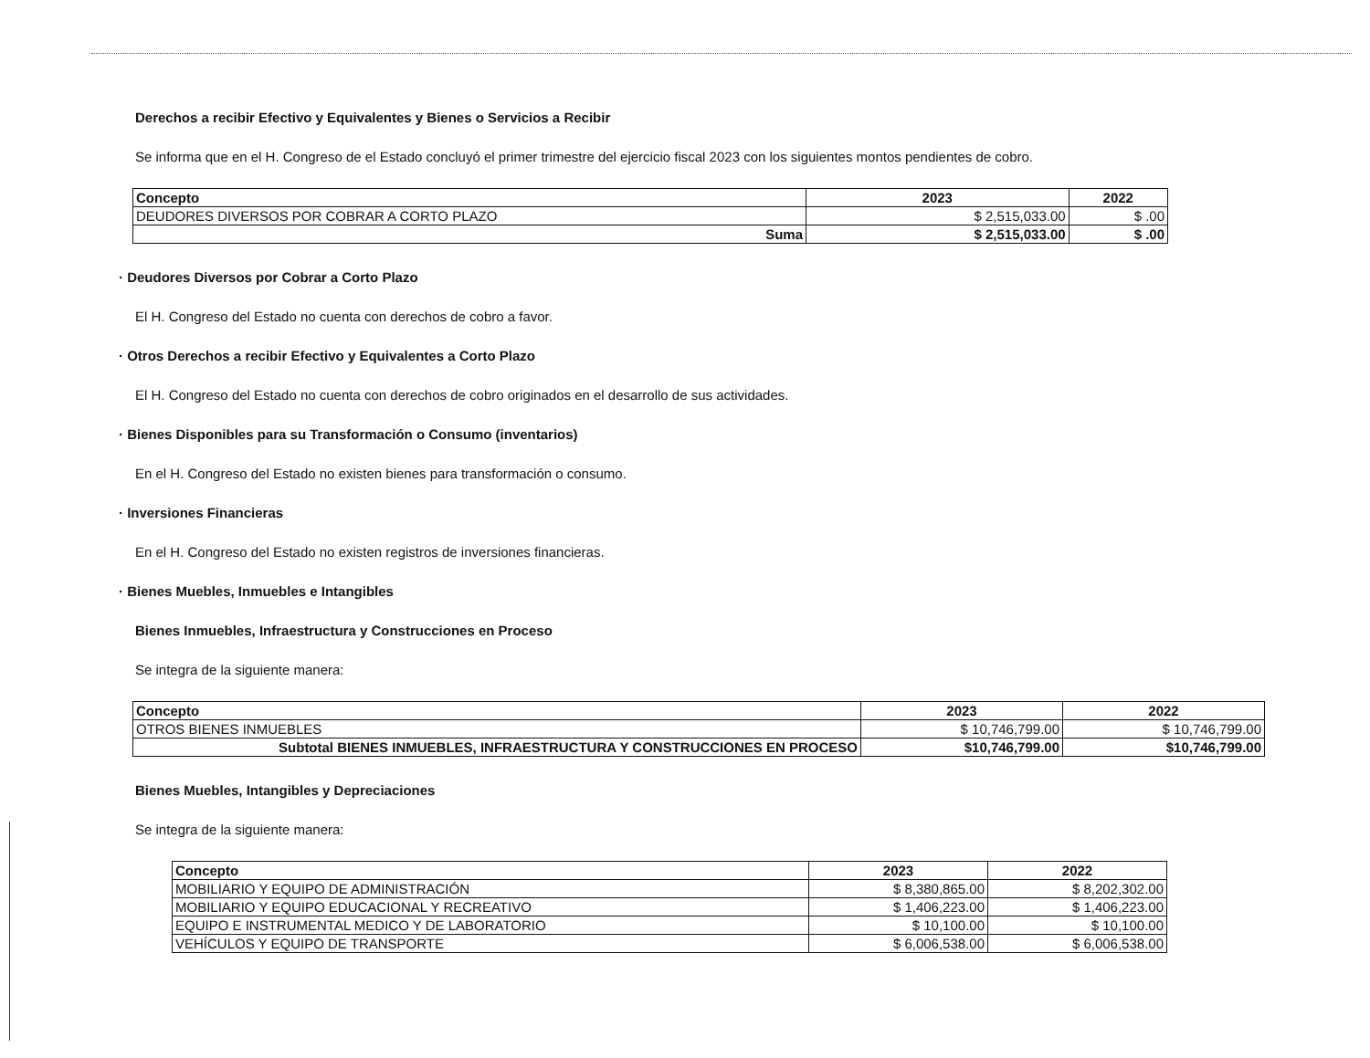Derechos a recibir Efectivo y Equivalentes y Bienes o Servicios a Recibir
Se informa que en el H. Congreso de el Estado concluyó el primer trimestre del ejercicio fiscal 2023 con los siguientes montos pendientes de cobro.
| Concepto | 2023 | 2022 |
| --- | --- | --- |
| DEUDORES DIVERSOS POR COBRAR A CORTO PLAZO | $ 2,515,033.00 | $ .00 |
| Suma | $ 2,515,033.00 | $ .00 |
· Deudores Diversos por Cobrar a Corto Plazo
El H. Congreso del Estado no cuenta con derechos de cobro a favor.
· Otros Derechos a recibir Efectivo y Equivalentes a Corto Plazo
El H. Congreso del Estado no cuenta con derechos de cobro originados en el desarrollo de sus actividades.
· Bienes Disponibles para su Transformación o Consumo (inventarios)
En el H. Congreso del Estado no existen bienes para transformación o consumo.
· Inversiones Financieras
En el H. Congreso del Estado no existen registros de inversiones financieras.
· Bienes Muebles, Inmuebles e Intangibles
Bienes Inmuebles, Infraestructura y Construcciones en Proceso
Se integra de la siguiente manera:
| Concepto | 2023 | 2022 |
| --- | --- | --- |
| OTROS BIENES INMUEBLES | $ 10,746,799.00 | $ 10,746,799.00 |
| Subtotal BIENES INMUEBLES, INFRAESTRUCTURA Y CONSTRUCCIONES EN PROCESO | $10,746,799.00 | $10,746,799.00 |
Bienes Muebles, Intangibles y Depreciaciones
Se integra de la siguiente manera:
| Concepto | 2023 | 2022 |
| --- | --- | --- |
| MOBILIARIO Y EQUIPO DE ADMINISTRACIÓN | $ 8,380,865.00 | $ 8,202,302.00 |
| MOBILIARIO Y EQUIPO EDUCACIONAL Y RECREATIVO | $ 1,406,223.00 | $ 1,406,223.00 |
| EQUIPO E INSTRUMENTAL MEDICO Y DE LABORATORIO | $ 10,100.00 | $ 10,100.00 |
| VEHÍCULOS Y EQUIPO DE TRANSPORTE | $ 6,006,538.00 | $ 6,006,538.00 |